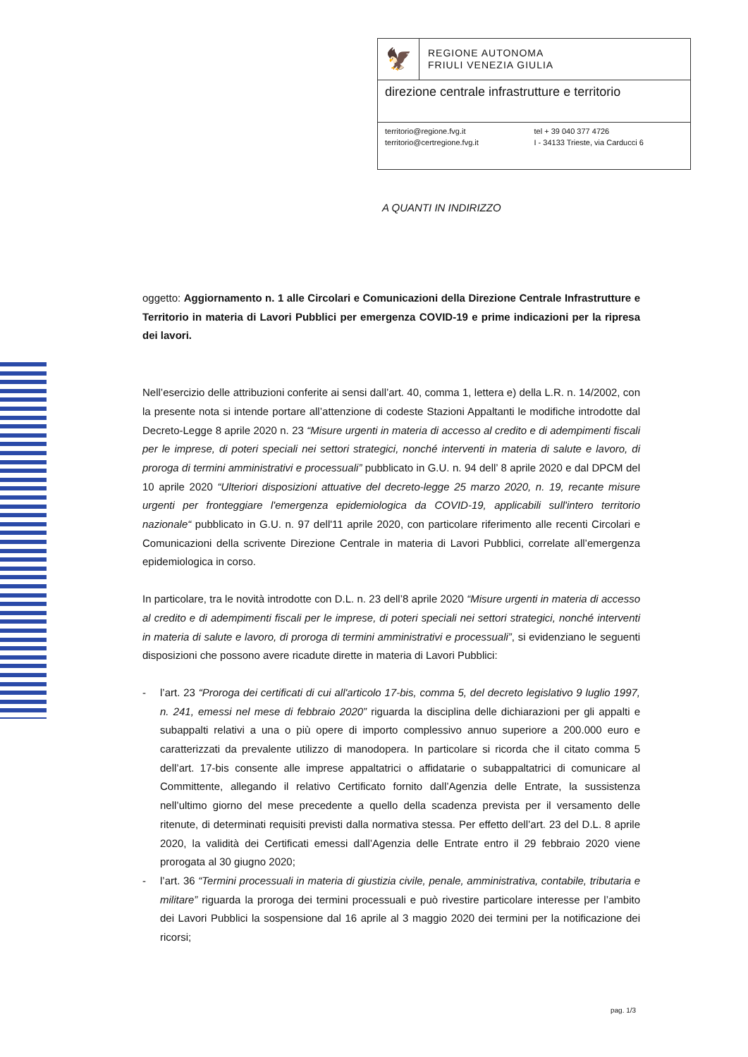🦅
REGIONE AUTONOMA
FRIULI VENEZIA GIULIA
direzione centrale infrastrutture e territorio
territorio@regione.fvg.it
territorio@certregione.fvg.it
tel + 39 040 377 4726
I - 34133 Trieste, via Carducci 6
A QUANTI IN INDIRIZZO
oggetto: Aggiornamento n. 1 alle Circolari e Comunicazioni della Direzione Centrale Infrastrutture e Territorio in materia di Lavori Pubblici per emergenza COVID-19 e prime indicazioni per la ripresa dei lavori.
Nell’esercizio delle attribuzioni conferite ai sensi dall’art. 40, comma 1, lettera e) della L.R. n. 14/2002, con la presente nota si intende portare all’attenzione di codeste Stazioni Appaltanti le modifiche introdotte dal Decreto-Legge 8 aprile 2020 n. 23 “Misure urgenti in materia di accesso al credito e di adempimenti fiscali per le imprese, di poteri speciali nei settori strategici, nonché interventi in materia di salute e lavoro, di proroga di termini amministrativi e processuali” pubblicato in G.U. n. 94 dell’ 8 aprile 2020 e dal DPCM del 10 aprile 2020 “Ulteriori disposizioni attuative del decreto-legge 25 marzo 2020, n. 19, recante misure urgenti per fronteggiare l'emergenza epidemiologica da COVID-19, applicabili sull'intero territorio nazionale“ pubblicato in G.U. n. 97 dell'11 aprile 2020, con particolare riferimento alle recenti Circolari e Comunicazioni della scrivente Direzione Centrale in materia di Lavori Pubblici, correlate all’emergenza epidemiologica in corso.
In particolare, tra le novità introdotte con D.L. n. 23 dell’8 aprile 2020 “Misure urgenti in materia di accesso al credito e di adempimenti fiscali per le imprese, di poteri speciali nei settori strategici, nonché interventi in materia di salute e lavoro, di proroga di termini amministrativi e processuali”, si evidenziano le seguenti disposizioni che possono avere ricadute dirette in materia di Lavori Pubblici:
- l’art. 23 “Proroga dei certificati di cui all'articolo 17-bis, comma 5, del decreto legislativo 9 luglio 1997, n. 241, emessi nel mese di febbraio 2020” riguarda la disciplina delle dichiarazioni per gli appalti e subappalti relativi a una o più opere di importo complessivo annuo superiore a 200.000 euro e caratterizzati da prevalente utilizzo di manodopera. In particolare si ricorda che il citato comma 5 dell’art. 17-bis consente alle imprese appaltatrici o affidatarie o subappaltatrici di comunicare al Committente, allegando il relativo Certificato fornito dall’Agenzia delle Entrate, la sussistenza nell’ultimo giorno del mese precedente a quello della scadenza prevista per il versamento delle ritenute, di determinati requisiti previsti dalla normativa stessa. Per effetto dell’art. 23 del D.L. 8 aprile 2020, la validità dei Certificati emessi dall’Agenzia delle Entrate entro il 29 febbraio 2020 viene prorogata al 30 giugno 2020;
- l’art. 36 “Termini processuali in materia di giustizia civile, penale, amministrativa, contabile, tributaria e militare” riguarda la proroga dei termini processuali e può rivestire particolare interesse per l’ambito dei Lavori Pubblici la sospensione dal 16 aprile al 3 maggio 2020 dei termini per la notificazione dei ricorsi;
pag. 1/3